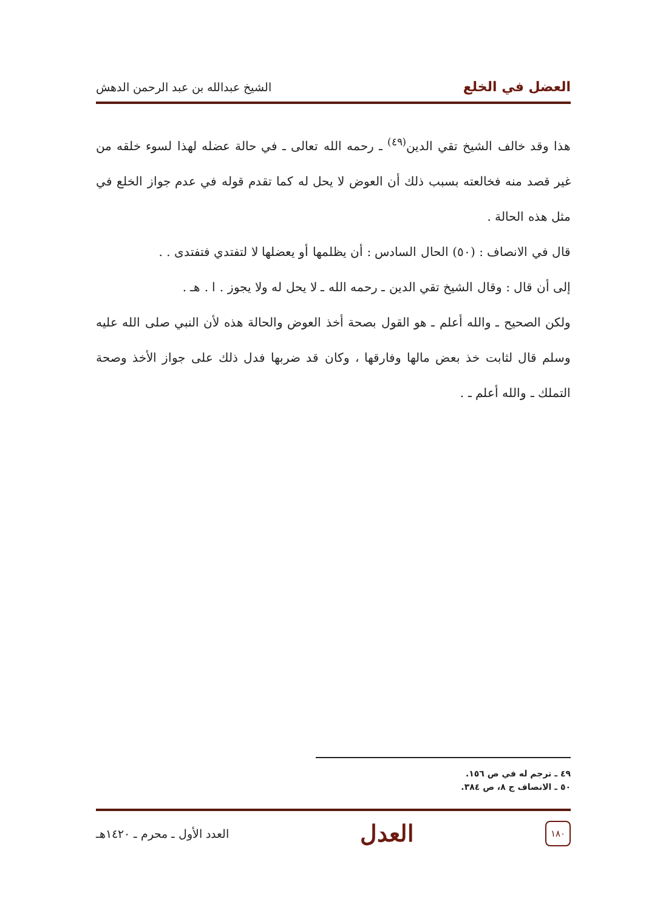العضل في الخلع الشيخ عبدالله بن عبد الرحمن الدهش
هذا وقد خالف الشيخ تقي الدين<sup>(٤٩)</sup> ـ رحمه الله تعالى ـ في حالة عضله لهذا لسوء خلقه من غير قصد منه فخالعته بسبب ذلك أن العوض لا يحل له كما تقدم قوله في عدم جواز الخلع في مثل هذه الحالة .
قال في الانصاف : (٥٠) الحال السادس : أن يظلمها أو يعضلها لا لتفتدي فتفتدى . .
إلى أن قال : وقال الشيخ تقي الدين ـ رحمه الله ـ لا يحل له ولا يجوز . ا . هـ .
ولكن الصحيح ـ والله أعلم ـ هو القول بصحة أخذ العوض والحالة هذه لأن النبي صلى الله عليه وسلم قال لثابت خذ بعض مالها وفارقها ، وكان قد ضربها فدل ذلك على جواز الأخذ وصحة التملك ـ والله أعلم ـ .
٤٩ ـ ترجم له في ص ١٥٦.
٥٠ ـ الانصاف ج ٨، ص ٣٨٤.
١٨٠
العدل
العدد الأول ـ محرم ـ ١٤٢٠هـ